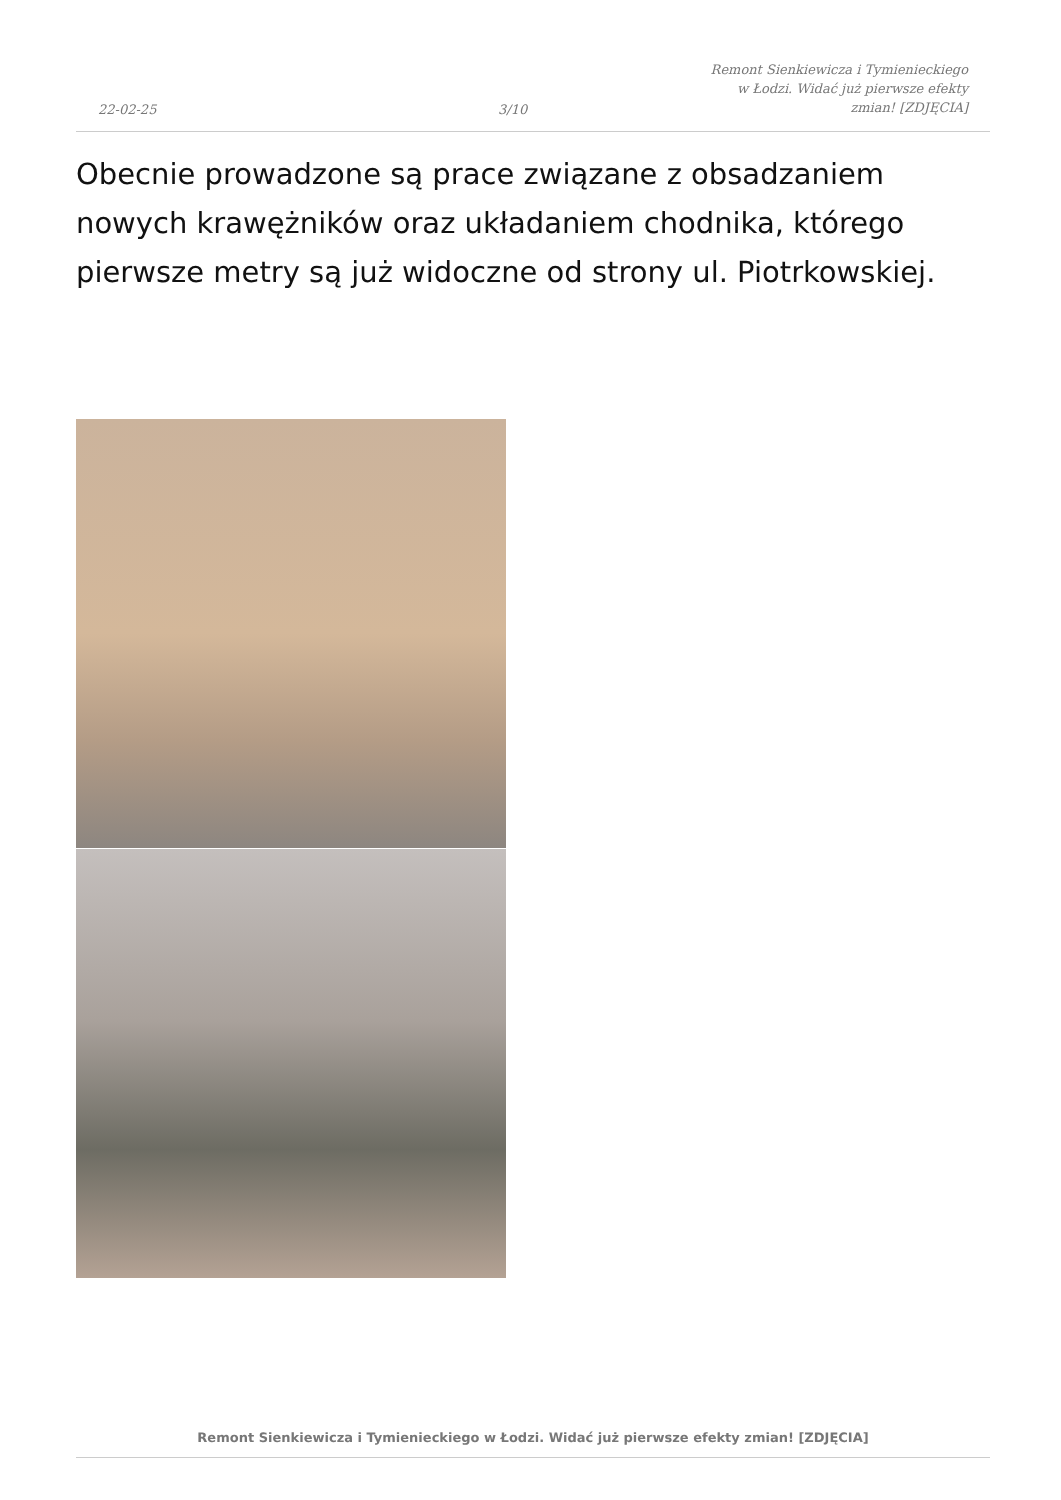22-02-25
3/10
Remont Sienkiewicza i Tymienieckiego
w Łodzi. Widać już pierwsze efekty
zmian! [ZDJĘCIA]
Obecnie prowadzone są prace związane z obsadzaniem nowych krawężników oraz układaniem chodnika, którego pierwsze metry są już widoczne od strony ul. Piotrkowskiej.
Remont Sienkiewicza i Tymienieckiego w Łodzi. Widać już pierwsze efekty zmian! [ZDJĘCIA]